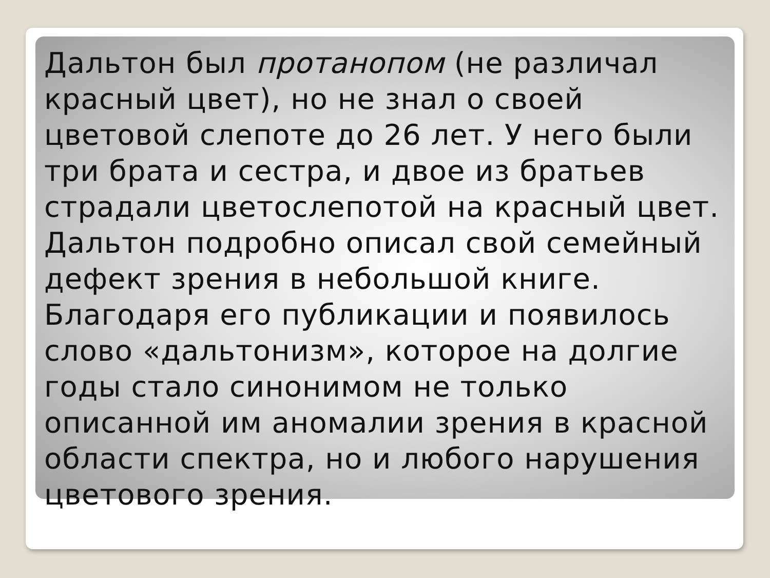Дальтон был протанопом (не различал красный цвет), но не знал о своей цветовой слепоте до 26 лет. У него были три брата и сестра, и двое из братьев страдали цветослепотой на красный цвет. Дальтон подробно описал свой семейный дефект зрения в небольшой книге. Благодаря его публикации и появилось слово «дальтонизм», которое на долгие годы стало синонимом не только описанной им аномалии зрения в красной области спектра, но и любого нарушения цветового зрения.